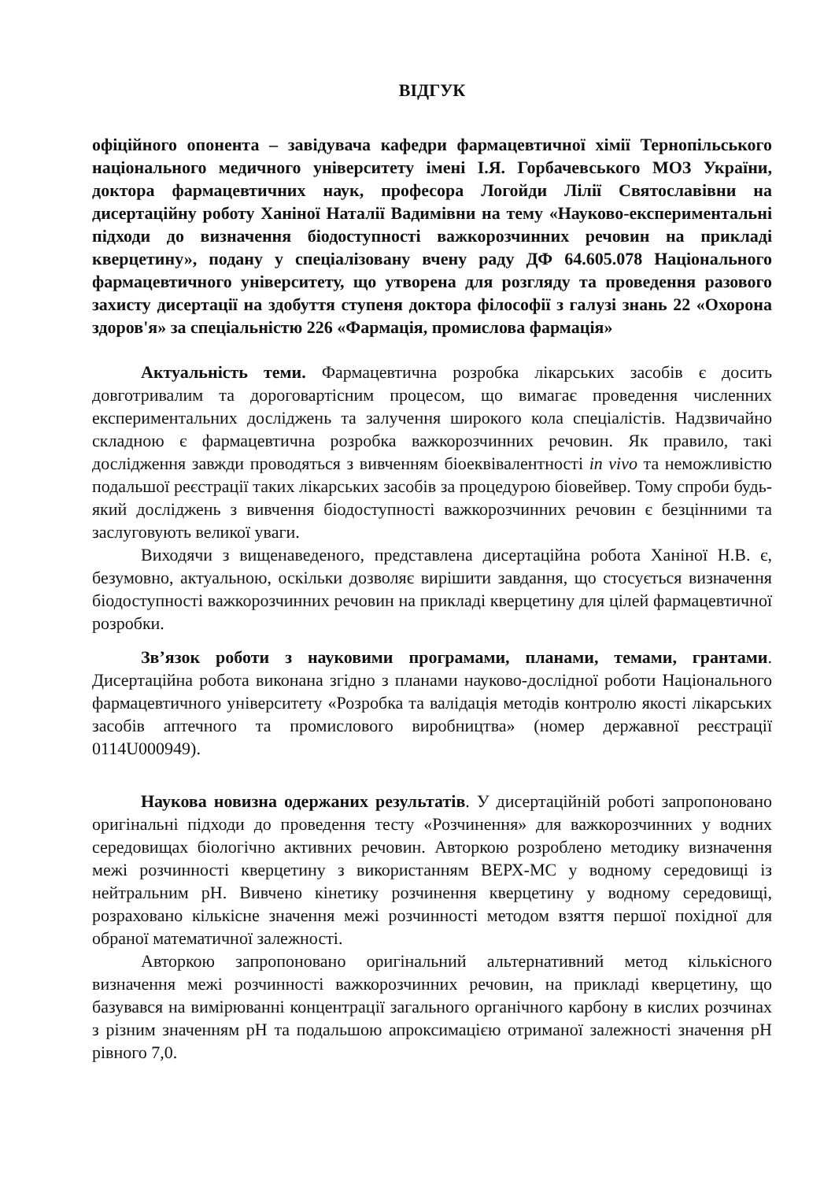ВІДГУК
офіційного опонента – завідувача кафедри фармацевтичної хімії Тернопільського національного медичного університету імені І.Я. Горбачевського МОЗ України, доктора фармацевтичних наук, професора Логойди Лілії Святославівни на дисертаційну роботу Ханіної Наталії Вадимівни на тему «Науково-експериментальні підходи до визначення біодоступності важкорозчинних речовин на прикладі кверцетину», подану у спеціалізовану вчену раду ДФ 64.605.078 Національного фармацевтичного університету, що утворена для розгляду та проведення разового захисту дисертації на здобуття ступеня доктора філософії з галузі знань 22 «Охорона здоров'я» за спеціальністю 226 «Фармація, промислова фармація»
Актуальність теми. Фармацевтична розробка лікарських засобів є досить довготривалим та дороговартісним процесом, що вимагає проведення численних експериментальних досліджень та залучення широкого кола спеціалістів. Надзвичайно складною є фармацевтична розробка важкорозчинних речовин. Як правило, такі дослідження завжди проводяться з вивченням біоеквівалентності in vivo та неможливістю подальшої реєстрації таких лікарських засобів за процедурою біовейвер. Тому спроби будь-який досліджень з вивчення біодоступності важкорозчинних речовин є безцінними та заслуговують великої уваги.
Виходячи з вищенаведеного, представлена дисертаційна робота Ханіної Н.В. є, безумовно, актуальною, оскільки дозволяє вирішити завдання, що стосується визначення біодоступності важкорозчинних речовин на прикладі кверцетину для цілей фармацевтичної розробки.
Зв’язок роботи з науковими програмами, планами, темами, грантами. Дисертаційна робота виконана згідно з планами науково-дослідної роботи Національного фармацевтичного університету «Розробка та валідація методів контролю якості лікарських засобів аптечного та промислового виробництва» (номер державної реєстрації 0114U000949).
Наукова новизна одержаних результатів. У дисертаційній роботі запропоновано оригінальні підходи до проведення тесту «Розчинення» для важкорозчинних у водних середовищах біологічно активних речовин. Авторкою розроблено методику визначення межі розчинності кверцетину з використанням ВЕРХ-МС у водному середовищі із нейтральним pH. Вивчено кінетику розчинення кверцетину у водному середовищі, розраховано кількісне значення межі розчинності методом взяття першої похідної для обраної математичної залежності.
Авторкою запропоновано оригінальний альтернативний метод кількісного визначення межі розчинності важкорозчинних речовин, на прикладі кверцетину, що базувався на вимірюванні концентрації загального органічного карбону в кислих розчинах з різним значенням pH та подальшою апроксимацією отриманої залежності значення pH рівного 7,0.